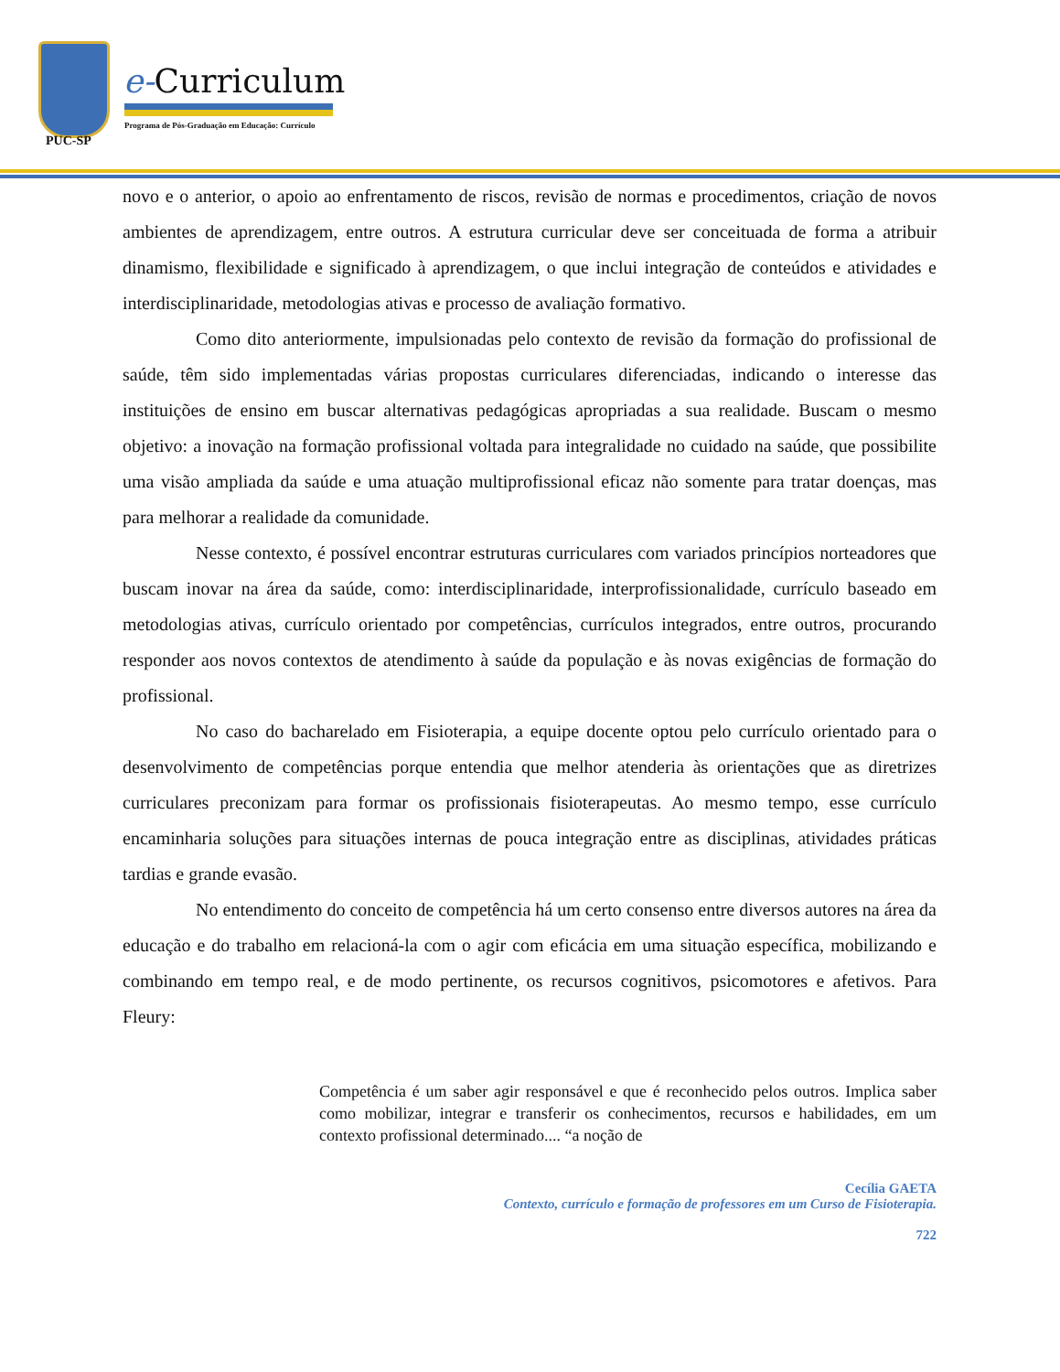PUC-SP
e-Curriculum
Programa de Pós-Graduação em Educação: Currículo
novo e o anterior, o apoio ao enfrentamento de riscos, revisão de normas e procedimentos, criação de novos ambientes de aprendizagem, entre outros. A estrutura curricular deve ser conceituada de forma a atribuir dinamismo, flexibilidade e significado à aprendizagem, o que inclui integração de conteúdos e atividades e interdisciplinaridade, metodologias ativas e processo de avaliação formativo.
Como dito anteriormente, impulsionadas pelo contexto de revisão da formação do profissional de saúde, têm sido implementadas várias propostas curriculares diferenciadas, indicando o interesse das instituições de ensino em buscar alternativas pedagógicas apropriadas a sua realidade. Buscam o mesmo objetivo: a inovação na formação profissional voltada para integralidade no cuidado na saúde, que possibilite uma visão ampliada da saúde e uma atuação multiprofissional eficaz não somente para tratar doenças, mas para melhorar a realidade da comunidade.
Nesse contexto, é possível encontrar estruturas curriculares com variados princípios norteadores que buscam inovar na área da saúde, como: interdisciplinaridade, interprofissionalidade, currículo baseado em metodologias ativas, currículo orientado por competências, currículos integrados, entre outros, procurando responder aos novos contextos de atendimento à saúde da população e às novas exigências de formação do profissional.
No caso do bacharelado em Fisioterapia, a equipe docente optou pelo currículo orientado para o desenvolvimento de competências porque entendia que melhor atenderia às orientações que as diretrizes curriculares preconizam para formar os profissionais fisioterapeutas. Ao mesmo tempo, esse currículo encaminharia soluções para situações internas de pouca integração entre as disciplinas, atividades práticas tardias e grande evasão.
No entendimento do conceito de competência há um certo consenso entre diversos autores na área da educação e do trabalho em relacioná-la com o agir com eficácia em uma situação específica, mobilizando e combinando em tempo real, e de modo pertinente, os recursos cognitivos, psicomotores e afetivos. Para Fleury:
Competência é um saber agir responsável e que é reconhecido pelos outros. Implica saber como mobilizar, integrar e transferir os conhecimentos, recursos e habilidades, em um contexto profissional determinado.... “a noção de
Cecília GAETA
Contexto, currículo e formação de professores em um Curso de Fisioterapia.
722